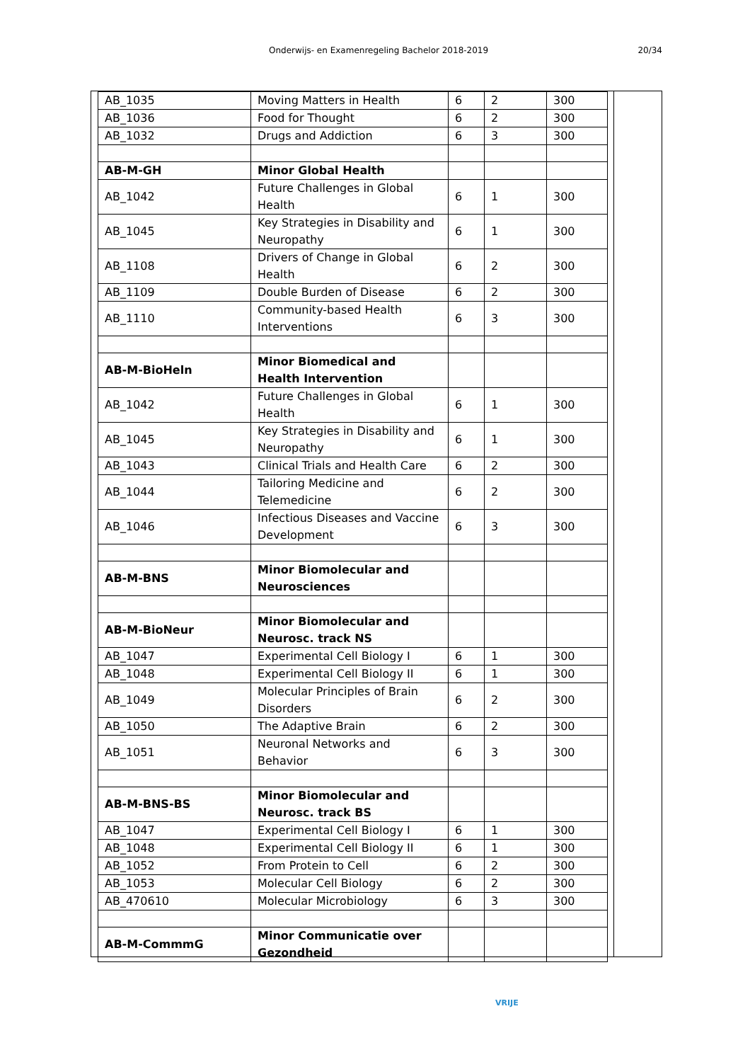Onderwijs- en Examenregeling Bachelor 2018-2019 20/34
| AB_1035 | Moving Matters in Health | 6 | 2 | 300 |
| AB_1036 | Food for Thought | 6 | 2 | 300 |
| AB_1032 | Drugs and Addiction | 6 | 3 | 300 |
| AB-M-GH | Minor Global Health | | | |
| AB_1042 | Future Challenges in Global Health | 6 | 1 | 300 |
| AB_1045 | Key Strategies in Disability and Neuropathy | 6 | 1 | 300 |
| AB_1108 | Drivers of Change in Global Health | 6 | 2 | 300 |
| AB_1109 | Double Burden of Disease | 6 | 2 | 300 |
| AB_1110 | Community-based Health Interventions | 6 | 3 | 300 |
| AB-M-BioHeln | Minor Biomedical and Health Intervention | | | |
| AB_1042 | Future Challenges in Global Health | 6 | 1 | 300 |
| AB_1045 | Key Strategies in Disability and Neuropathy | 6 | 1 | 300 |
| AB_1043 | Clinical Trials and Health Care | 6 | 2 | 300 |
| AB_1044 | Tailoring Medicine and Telemedicine | 6 | 2 | 300 |
| AB_1046 | Infectious Diseases and Vaccine Development | 6 | 3 | 300 |
| AB-M-BNS | Minor Biomolecular and Neurosciences | | | |
| AB-M-BioNeur | Minor Biomolecular and Neurosc. track NS | | | |
| AB_1047 | Experimental Cell Biology I | 6 | 1 | 300 |
| AB_1048 | Experimental Cell Biology II | 6 | 1 | 300 |
| AB_1049 | Molecular Principles of Brain Disorders | 6 | 2 | 300 |
| AB_1050 | The Adaptive Brain | 6 | 2 | 300 |
| AB_1051 | Neuronal Networks and Behavior | 6 | 3 | 300 |
| AB-M-BNS-BS | Minor Biomolecular and Neurosc. track BS | | | |
| AB_1047 | Experimental Cell Biology I | 6 | 1 | 300 |
| AB_1048 | Experimental Cell Biology II | 6 | 1 | 300 |
| AB_1052 | From Protein to Cell | 6 | 2 | 300 |
| AB_1053 | Molecular Cell Biology | 6 | 2 | 300 |
| AB_470610 | Molecular Microbiology | 6 | 3 | 300 |
| AB-M-CommmG | Minor Communicatie over Gezondheid | | | |
VRIJE